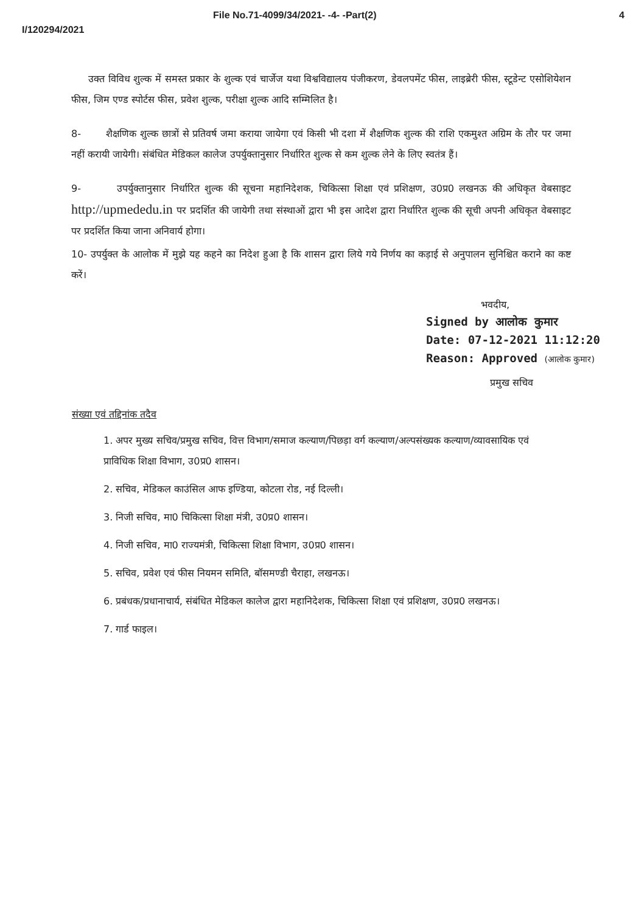File No.71-4099/34/2021- -4- -Part(2) 4
I/120294/2021
उक्त विविध शुल्क में समस्त प्रकार के शुल्क एवं चार्जेज यथा विश्वविद्यालय पंजीकरण, डेवलपमेंट फीस, लाइब्रेरी फीस, स्टूडेन्ट एसोशियेशन फीस, जिम एण्ड स्पोर्टस फीस, प्रवेश शुल्क, परीक्षा शुल्क आदि सम्मिलित है।
8- शैक्षणिक शुल्क छात्रों से प्रतिवर्ष जमा कराया जायेगा एवं किसी भी दशा में शैक्षणिक शुल्क की राशि एकमुश्त अग्रिम के तौर पर जमा नहीं करायी जायेगी। संबंधित मेडिकल कालेज उपर्युक्तानुसार निर्धारित शुल्क से कम शुल्क लेने के लिए स्वतंत्र हैं।
9- उपर्युक्तानुसार निर्धारित शुल्क की सूचना महानिदेशक, चिकित्सा शिक्षा एवं प्रशिक्षण, उ0प्र0 लखनऊ की अधिकृत वेबसाइट http://upmededu.in पर प्रदर्शित की जायेगी तथा संस्थाओं द्वारा भी इस आदेश द्वारा निर्धारित शुल्क की सूची अपनी अधिकृत वेबसाइट पर प्रदर्शित किया जाना अनिवार्य होगा।
10- उपर्युक्त के आलोक में मुझे यह कहने का निदेश हुआ है कि शासन द्वारा लिये गये निर्णय का कड़ाई से अनुपालन सुनिश्चित कराने का कष्ट करें।
भवदीय,
Signed by आलोक कुमार
Date: 07-12-2021 11:12:20
Reason: Approved (आलोक कुमार)
प्रमुख सचिव
संख्या एवं तद्दिनांक तदैव
1. अपर मुख्य सचिव/प्रमुख सचिव, वित्त विभाग/समाज कल्याण/पिछड़ा वर्ग कल्याण/अल्पसंख्यक कल्याण/व्यावसायिक एवं प्राविधिक शिक्षा विभाग, उ0प्र0 शासन।
2. सचिव, मेडिकल काउंसिल आफ इण्डिया, कोटला रोड, नई दिल्ली।
3. निजी सचिव, मा0 चिकित्सा शिक्षा मंत्री, उ0प्र0 शासन।
4. निजी सचिव, मा0 राज्यमंत्री, चिकित्सा शिक्षा विभाग, उ0प्र0 शासन।
5. सचिव, प्रवेश एवं फीस नियमन समिति, बॉसमण्डी चैराहा, लखनऊ।
6. प्रबंधक/प्रधानाचार्य, संबंधित मेडिकल कालेज द्वारा महानिदेशक, चिकित्सा शिक्षा एवं प्रशिक्षण, उ0प्र0 लखनऊ।
7. गार्ड फाइल।